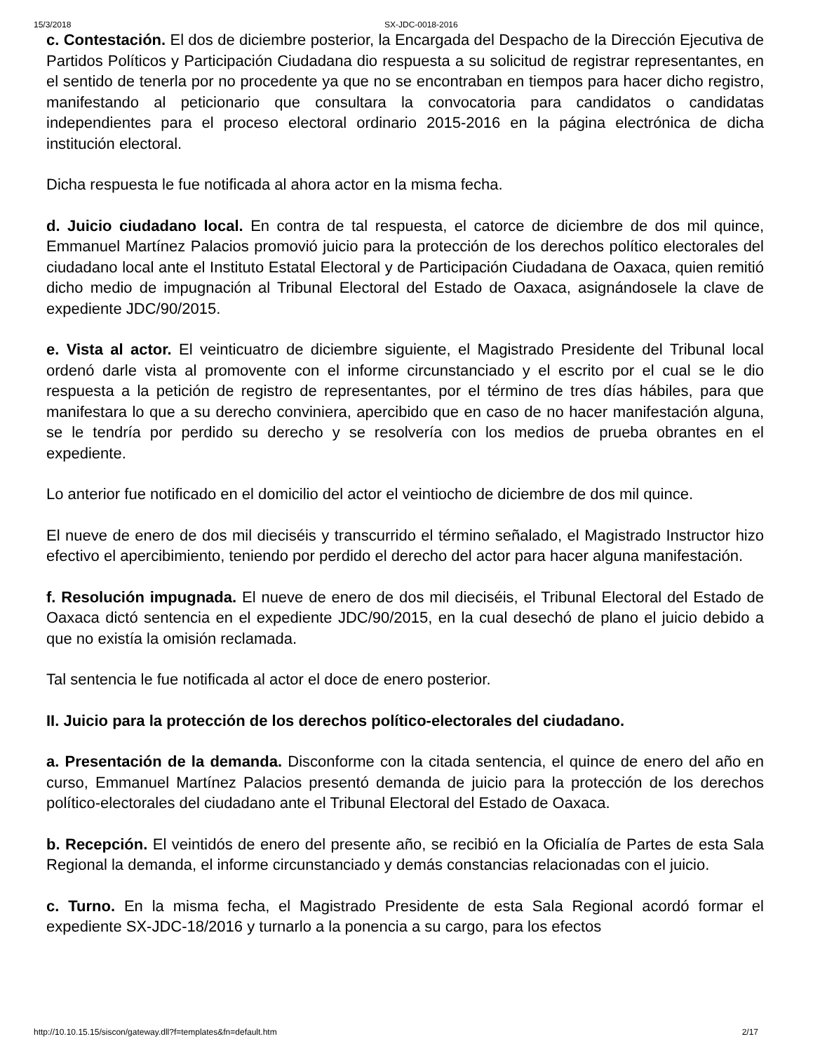15/3/2018 SX-JDC-0018-2016
c. Contestación. El dos de diciembre posterior, la Encargada del Despacho de la Dirección Ejecutiva de Partidos Políticos y Participación Ciudadana dio respuesta a su solicitud de registrar representantes, en el sentido de tenerla por no procedente ya que no se encontraban en tiempos para hacer dicho registro, manifestando al peticionario que consultara la convocatoria para candidatos o candidatas independientes para el proceso electoral ordinario 2015-2016 en la página electrónica de dicha institución electoral.
Dicha respuesta le fue notificada al ahora actor en la misma fecha.
d. Juicio ciudadano local. En contra de tal respuesta, el catorce de diciembre de dos mil quince, Emmanuel Martínez Palacios promovió juicio para la protección de los derechos político electorales del ciudadano local ante el Instituto Estatal Electoral y de Participación Ciudadana de Oaxaca, quien remitió dicho medio de impugnación al Tribunal Electoral del Estado de Oaxaca, asignándosele la clave de expediente JDC/90/2015.
e. Vista al actor. El veinticuatro de diciembre siguiente, el Magistrado Presidente del Tribunal local ordenó darle vista al promovente con el informe circunstanciado y el escrito por el cual se le dio respuesta a la petición de registro de representantes, por el término de tres días hábiles, para que manifestara lo que a su derecho conviniera, apercibido que en caso de no hacer manifestación alguna, se le tendría por perdido su derecho y se resolvería con los medios de prueba obrantes en el expediente.
Lo anterior fue notificado en el domicilio del actor el veintiocho de diciembre de dos mil quince.
El nueve de enero de dos mil dieciséis y transcurrido el término señalado, el Magistrado Instructor hizo efectivo el apercibimiento, teniendo por perdido el derecho del actor para hacer alguna manifestación.
f. Resolución impugnada. El nueve de enero de dos mil dieciséis, el Tribunal Electoral del Estado de Oaxaca dictó sentencia en el expediente JDC/90/2015, en la cual desechó de plano el juicio debido a que no existía la omisión reclamada.
Tal sentencia le fue notificada al actor el doce de enero posterior.
II. Juicio para la protección de los derechos político-electorales del ciudadano.
a. Presentación de la demanda. Disconforme con la citada sentencia, el quince de enero del año en curso, Emmanuel Martínez Palacios presentó demanda de juicio para la protección de los derechos político-electorales del ciudadano ante el Tribunal Electoral del Estado de Oaxaca.
b. Recepción. El veintidós de enero del presente año, se recibió en la Oficialía de Partes de esta Sala Regional la demanda, el informe circunstanciado y demás constancias relacionadas con el juicio.
c. Turno. En la misma fecha, el Magistrado Presidente de esta Sala Regional acordó formar el expediente SX-JDC-18/2016 y turnarlo a la ponencia a su cargo, para los efectos
http://10.10.15.15/siscon/gateway.dll?f=templates&fn=default.htm 2/17